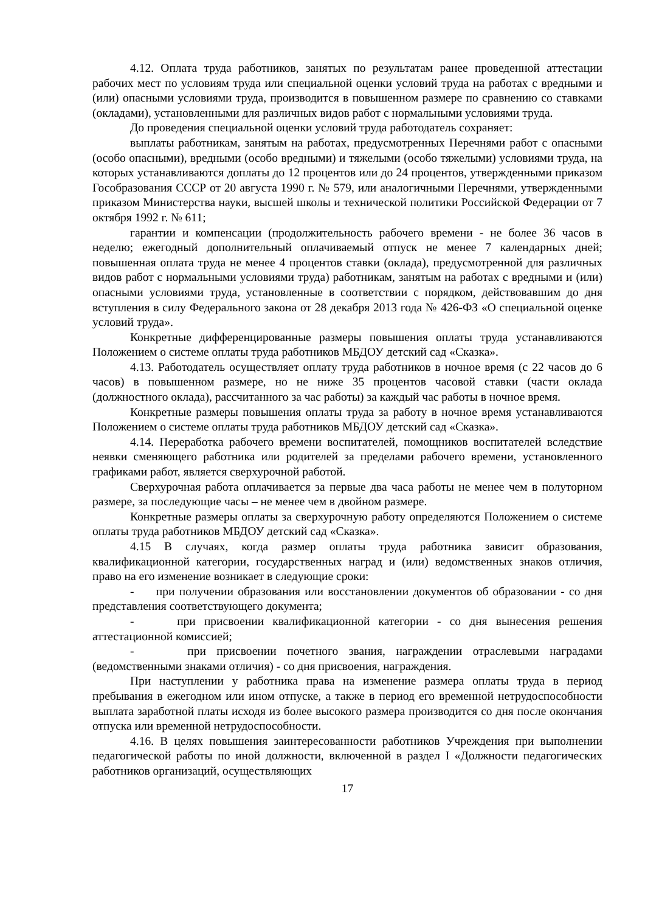4.12. Оплата труда работников, занятых по результатам ранее проведенной аттестации рабочих мест по условиям труда или специальной оценки условий труда на работах с вредными и (или) опасными условиями труда, производится в повышенном размере по сравнению со ставками (окладами), установленными для различных видов работ с нормальными условиями труда.
До проведения специальной оценки условий труда работодатель сохраняет:
выплаты работникам, занятым на работах, предусмотренных Перечнями работ с опасными (особо опасными), вредными (особо вредными) и тяжелыми (особо тяжелыми) условиями труда, на которых устанавливаются доплаты до 12 процентов или до 24 процентов, утвержденными приказом Гособразования СССР от 20 августа 1990 г. № 579, или аналогичными Перечнями, утвержденными приказом Министерства науки, высшей школы и технической политики Российской Федерации от 7 октября 1992 г. № 611;
гарантии и компенсации (продолжительность рабочего времени - не более 36 часов в неделю; ежегодный дополнительный оплачиваемый отпуск не менее 7 календарных дней; повышенная оплата труда не менее 4 процентов ставки (оклада), предусмотренной для различных видов работ с нормальными условиями труда) работникам, занятым на работах с вредными и (или) опасными условиями труда, установленные в соответствии с порядком, действовавшим до дня вступления в силу Федерального закона от 28 декабря 2013 года № 426-ФЗ «О специальной оценке условий труда».
Конкретные дифференцированные размеры повышения оплаты труда устанавливаются Положением о системе оплаты труда работников МБДОУ детский сад «Сказка».
4.13. Работодатель осуществляет оплату труда работников в ночное время (с 22 часов до 6 часов) в повышенном размере, но не ниже 35 процентов часовой ставки (части оклада (должностного оклада), рассчитанного за час работы) за каждый час работы в ночное время.
Конкретные размеры повышения оплаты труда за работу в ночное время устанавливаются Положением о системе оплаты труда работников МБДОУ детский сад «Сказка».
4.14. Переработка рабочего времени воспитателей, помощников воспитателей вследствие неявки сменяющего работника или родителей за пределами рабочего времени, установленного графиками работ, является сверхурочной работой.
Сверхурочная работа оплачивается за первые два часа работы не менее чем в полуторном размере, за последующие часы – не менее чем в двойном размере.
Конкретные размеры оплаты за сверхурочную работу определяются Положением о системе оплаты труда работников МБДОУ детский сад «Сказка».
4.15 В случаях, когда размер оплаты труда работника зависит образования, квалификационной категории, государственных наград и (или) ведомственных знаков отличия, право на его изменение возникает в следующие сроки:
- при получении образования или восстановлении документов об образовании - со дня представления соответствующего документа;
- при присвоении квалификационной категории - со дня вынесения решения аттестационной комиссией;
- при присвоении почетного звания, награждении отраслевыми наградами (ведомственными знаками отличия) - со дня присвоения, награждения.
При наступлении у работника права на изменение размера оплаты труда в период пребывания в ежегодном или ином отпуске, а также в период его временной нетрудоспособности выплата заработной платы исходя из более высокого размера производится со дня после окончания отпуска или временной нетрудоспособности.
4.16. В целях повышения заинтересованности работников Учреждения при выполнении педагогической работы по иной должности, включенной в раздел I «Должности педагогических работников организаций, осуществляющих
17